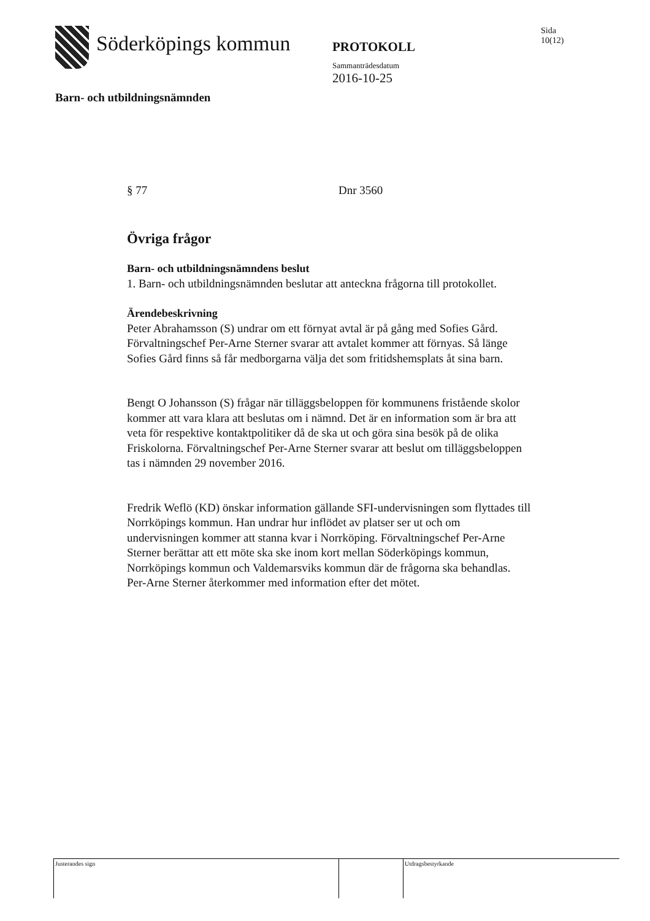Söderköpings kommun
PROTOKOLL
Sammanträdesdatum
2016-10-25
Sida
10(12)
Barn- och utbildningsnämnden
§ 77 Dnr 3560
Övriga frågor
Barn- och utbildningsnämndens beslut
1. Barn- och utbildningsnämnden beslutar att anteckna frågorna till protokollet.
Ärendebeskrivning
Peter Abrahamsson (S) undrar om ett förnyat avtal är på gång med Sofies Gård. Förvaltningschef Per-Arne Sterner svarar att avtalet kommer att förnyas. Så länge Sofies Gård finns så får medborgarna välja det som fritidshemsplats åt sina barn.
Bengt O Johansson (S) frågar när tilläggsbeloppen för kommunens fristående skolor kommer att vara klara att beslutas om i nämnd. Det är en information som är bra att veta för respektive kontaktpolitiker då de ska ut och göra sina besök på de olika Friskolorna. Förvaltningschef Per-Arne Sterner svarar att beslut om tilläggsbeloppen tas i nämnden 29 november 2016.
Fredrik Weflö (KD) önskar information gällande SFI-undervisningen som flyttades till Norrköpings kommun. Han undrar hur inflödet av platser ser ut och om undervisningen kommer att stanna kvar i Norrköping. Förvaltningschef Per-Arne Sterner berättar att ett möte ska ske inom kort mellan Söderköpings kommun, Norrköpings kommun och Valdemarsviks kommun där de frågorna ska behandlas. Per-Arne Sterner återkommer med information efter det mötet.
Justerandes sign Utdragsbestyrkande